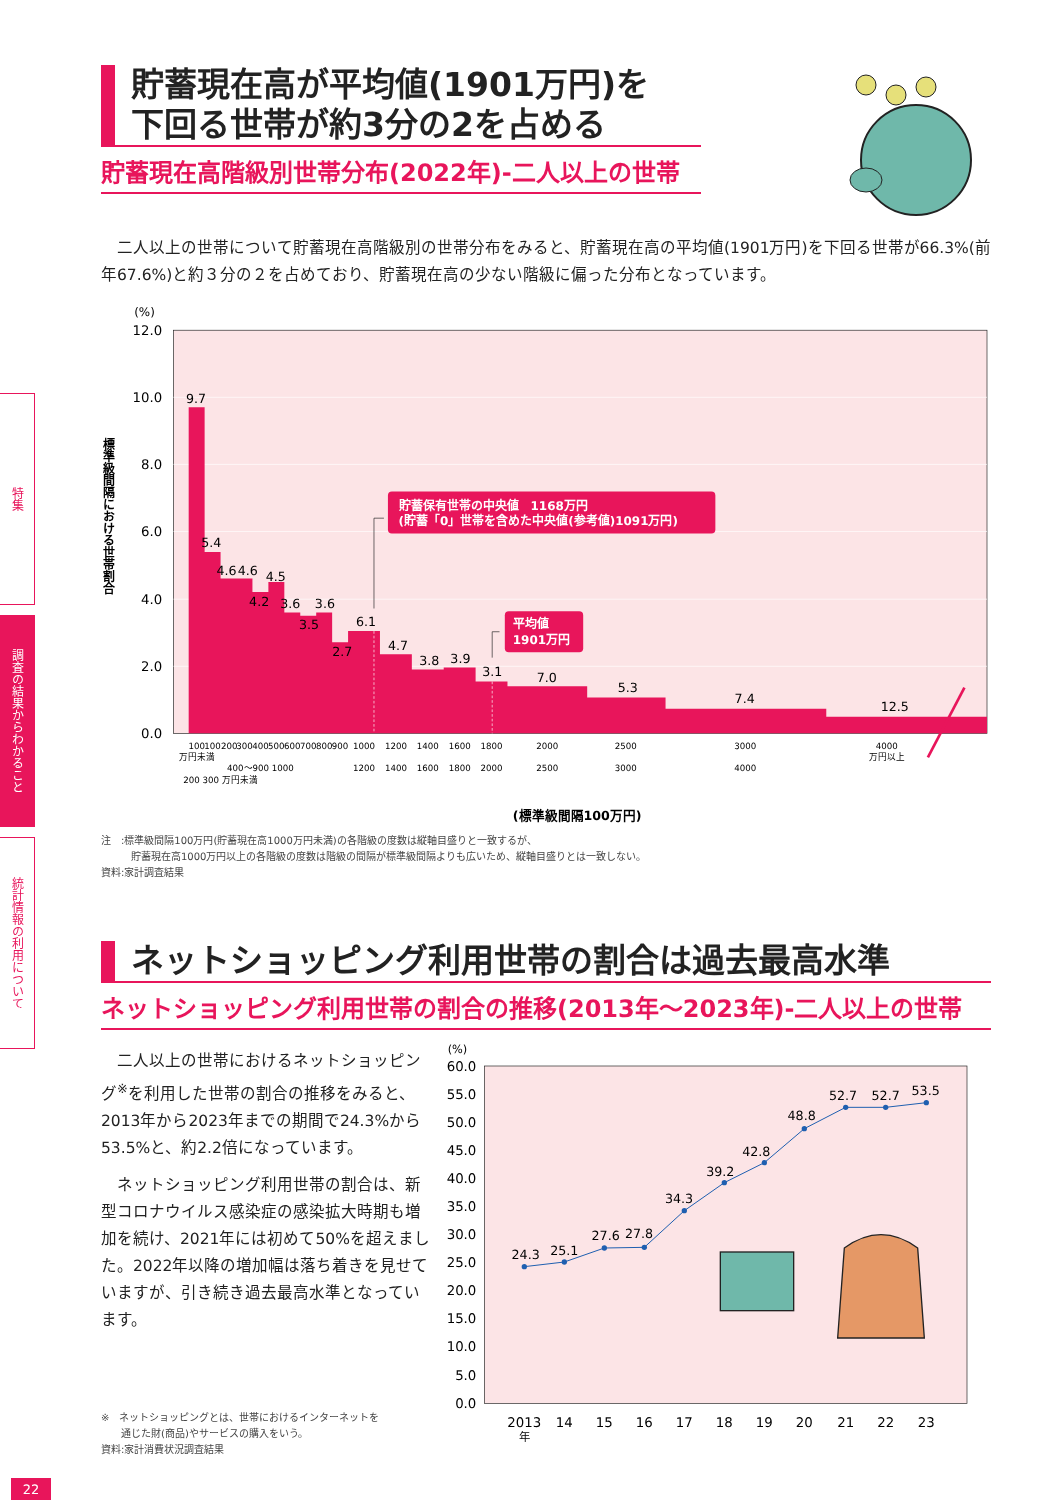特集
調査の結果からわかること
統計情報の利用について
貯蓄現在高が平均値(1901万円)を
下回る世帯が約3分の2を占める
貯蓄現在高階級別世帯分布(2022年)-二人以上の世帯
　二人以上の世帯について貯蓄現在高階級別の世帯分布をみると、貯蓄現在高の平均値(1901万円)を下回る世帯が66.3%(前年67.6%)と約３分の２を占めており、貯蓄現在高の少ない階級に偏った分布となっています。
(%)
12.0
10.0
8.0
6.0
4.0
2.0
0.0
標準級間隔における世帯割合
9.7
5.4
4.6
4.6
4.5
4.2
3.6
3.5
3.6
2.7
6.1
4.7
3.8
3.9
3.1
7.0
5.3
7.4
12.5
貯蓄保有世帯の中央値　1168万円
(貯蓄「0」世帯を含めた中央値(参考値)1091万円)
平均値
1901万円
100
万円未満
100
200
300
400
500
600
700
800
900
1000
1200
1200
1400
1400
1600
1600
1800
1800
2000
2000
2500
2500
3000
3000
4000
4000
万円以上
400〜900 1000
200 300 万円未満
(標準級間隔100万円)
注　:標準級間隔100万円(貯蓄現在高1000万円未満)の各階級の度数は縦軸目盛りと一致するが、
　　　貯蓄現在高1000万円以上の各階級の度数は階級の間隔が標準級間隔よりも広いため、縦軸目盛りとは一致しない。
資料:家計調査結果
ネットショッピング利用世帯の割合は過去最高水準
ネットショッピング利用世帯の割合の推移(2013年～2023年)-二人以上の世帯
　二人以上の世帯におけるネットショッピング<sup>※</sup>を利用した世帯の割合の推移をみると、2013年から2023年までの期間で24.3%から53.5%と、約2.2倍になっています。
　ネットショッピング利用世帯の割合は、新型コロナウイルス感染症の感染拡大時期も増加を続け、2021年には初めて50%を超えました。2022年以降の増加幅は落ち着きを見せていますが、引き続き過去最高水準となっています。
※　ネットショッピングとは、世帯におけるインターネットを
　　通じた財(商品)やサービスの購入をいう。
資料:家計消費状況調査結果
(%)
60.0
55.0
50.0
45.0
40.0
35.0
30.0
25.0
20.0
15.0
10.0
5.0
0.0
24.3
25.1
27.6
27.8
34.3
39.2
42.8
48.8
52.7
52.7
53.5
2013
年
14
15
16
17
18
19
20
21
22
23
22